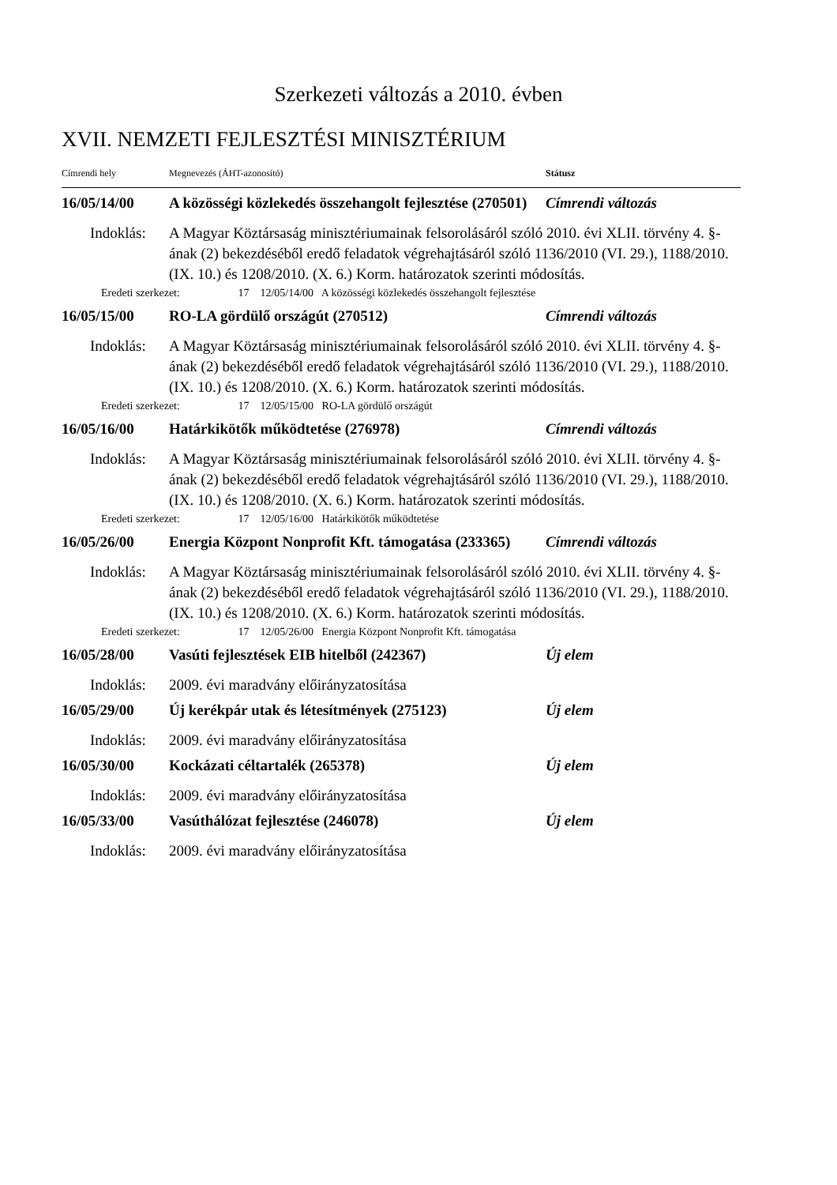Szerkezeti változás a 2010. évben
XVII. NEMZETI FEJLESZTÉSI MINISZTÉRIUM
| Címrendi hely | Megnevezés (ÁHT-azonosító) | Státusz |
| 16/05/14/00 | A közösségi közlekedés összehangolt fejlesztése (270501) | Címrendi változás |
| Indoklás: | A Magyar Köztársaság minisztériumainak felsorolásáról szóló 2010. évi XLII. törvény 4. §-ának (2) bekezdéséből eredő feladatok végrehajtásáról szóló 1136/2010 (VI. 29.), 1188/2010. (IX. 10.) és 1208/2010. (X. 6.) Korm. határozatok szerinti módosítás. | |
| Eredeti szerkezet: 17 12/05/14/00 A közösségi közlekedés összehangolt fejlesztése | | |
| 16/05/15/00 | RO-LA gördülő országút (270512) | Címrendi változás |
| Indoklás: | A Magyar Köztársaság minisztériumainak felsorolásáról szóló 2010. évi XLII. törvény 4. §-ának (2) bekezdéséből eredő feladatok végrehajtásáról szóló 1136/2010 (VI. 29.), 1188/2010. (IX. 10.) és 1208/2010. (X. 6.) Korm. határozatok szerinti módosítás. | |
| Eredeti szerkezet: 17 12/05/15/00 RO-LA gördülő országút | | |
| 16/05/16/00 | Határkikötők működtetése (276978) | Címrendi változás |
| Indoklás: | A Magyar Köztársaság minisztériumainak felsorolásáról szóló 2010. évi XLII. törvény 4. §-ának (2) bekezdéséből eredő feladatok végrehajtásáról szóló 1136/2010 (VI. 29.), 1188/2010. (IX. 10.) és 1208/2010. (X. 6.) Korm. határozatok szerinti módosítás. | |
| Eredeti szerkezet: 17 12/05/16/00 Határkikötők működtetése | | |
| 16/05/26/00 | Energia Központ Nonprofit Kft. támogatása (233365) | Címrendi változás |
| Indoklás: | A Magyar Köztársaság minisztériumainak felsorolásáról szóló 2010. évi XLII. törvény 4. §-ának (2) bekezdéséből eredő feladatok végrehajtásáról szóló 1136/2010 (VI. 29.), 1188/2010. (IX. 10.) és 1208/2010. (X. 6.) Korm. határozatok szerinti módosítás. | |
| Eredeti szerkezet: 17 12/05/26/00 Energia Központ Nonprofit Kft. támogatása | | |
| 16/05/28/00 | Vasúti fejlesztések EIB hitelből (242367) | Új elem |
| Indoklás: | 2009. évi maradvány előirányzatosítása | |
| 16/05/29/00 | Új kerékpár utak és létesítmények (275123) | Új elem |
| Indoklás: | 2009. évi maradvány előirányzatosítása | |
| 16/05/30/00 | Kockázati céltartalék (265378) | Új elem |
| Indoklás: | 2009. évi maradvány előirányzatosítása | |
| 16/05/33/00 | Vasúthálózat fejlesztése (246078) | Új elem |
| Indoklás: | 2009. évi maradvány előirányzatosítása | |